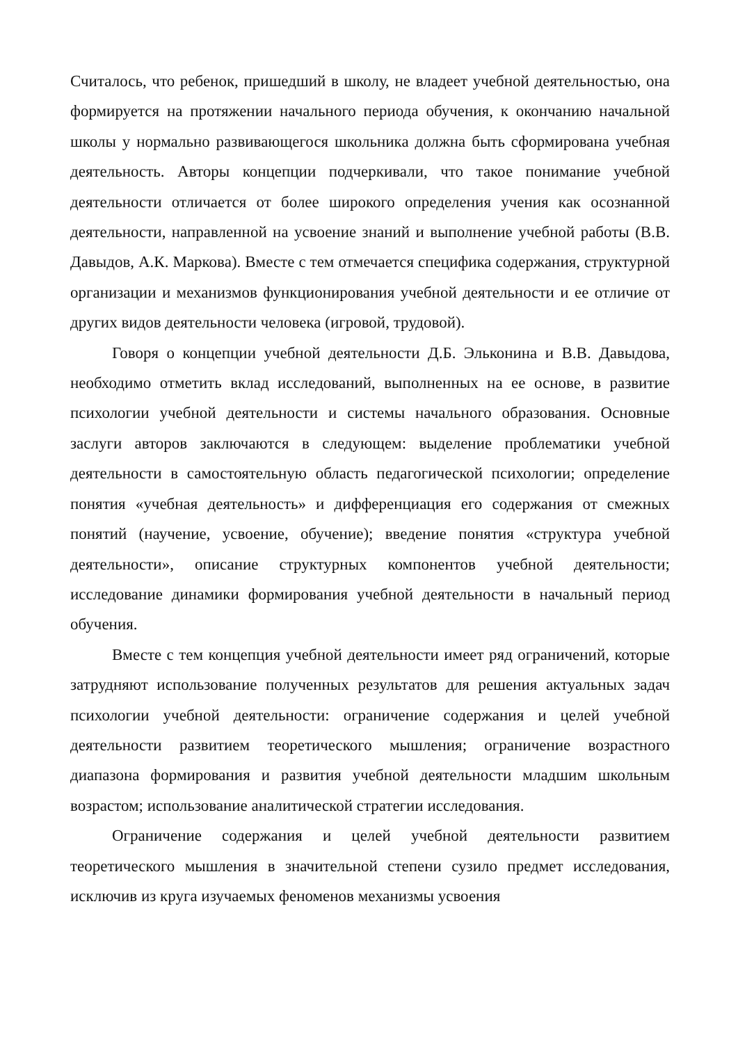Считалось, что ребенок, пришедший в школу, не владеет учебной деятельностью, она формируется на протяжении начального периода обучения, к окончанию начальной школы у нормально развивающегося школьника должна быть сформирована учебная деятельность. Авторы концепции подчеркивали, что такое понимание учебной деятельности отличается от более широкого определения учения как осознанной деятельности, направленной на усвоение знаний и выполнение учебной работы (В.В. Давыдов, А.К. Маркова). Вместе с тем отмечается специфика содержания, структурной организации и механизмов функционирования учебной деятельности и ее отличие от других видов деятельности человека (игровой, трудовой).
Говоря о концепции учебной деятельности Д.Б. Эльконина и В.В. Давыдова, необходимо отметить вклад исследований, выполненных на ее основе, в развитие психологии учебной деятельности и системы начального образования. Основные заслуги авторов заключаются в следующем: выделение проблематики учебной деятельности в самостоятельную область педагогической психологии; определение понятия «учебная деятельность» и дифференциация его содержания от смежных понятий (научение, усвоение, обучение); введение понятия «структура учебной деятельности», описание структурных компонентов учебной деятельности; исследование динамики формирования учебной деятельности в начальный период обучения.
Вместе с тем концепция учебной деятельности имеет ряд ограничений, которые затрудняют использование полученных результатов для решения актуальных задач психологии учебной деятельности: ограничение содержания и целей учебной деятельности развитием теоретического мышления; ограничение возрастного диапазона формирования и развития учебной деятельности младшим школьным возрастом; использование аналитической стратегии исследования.
Ограничение содержания и целей учебной деятельности развитием теоретического мышления в значительной степени сузило предмет исследования, исключив из круга изучаемых феноменов механизмы усвоения